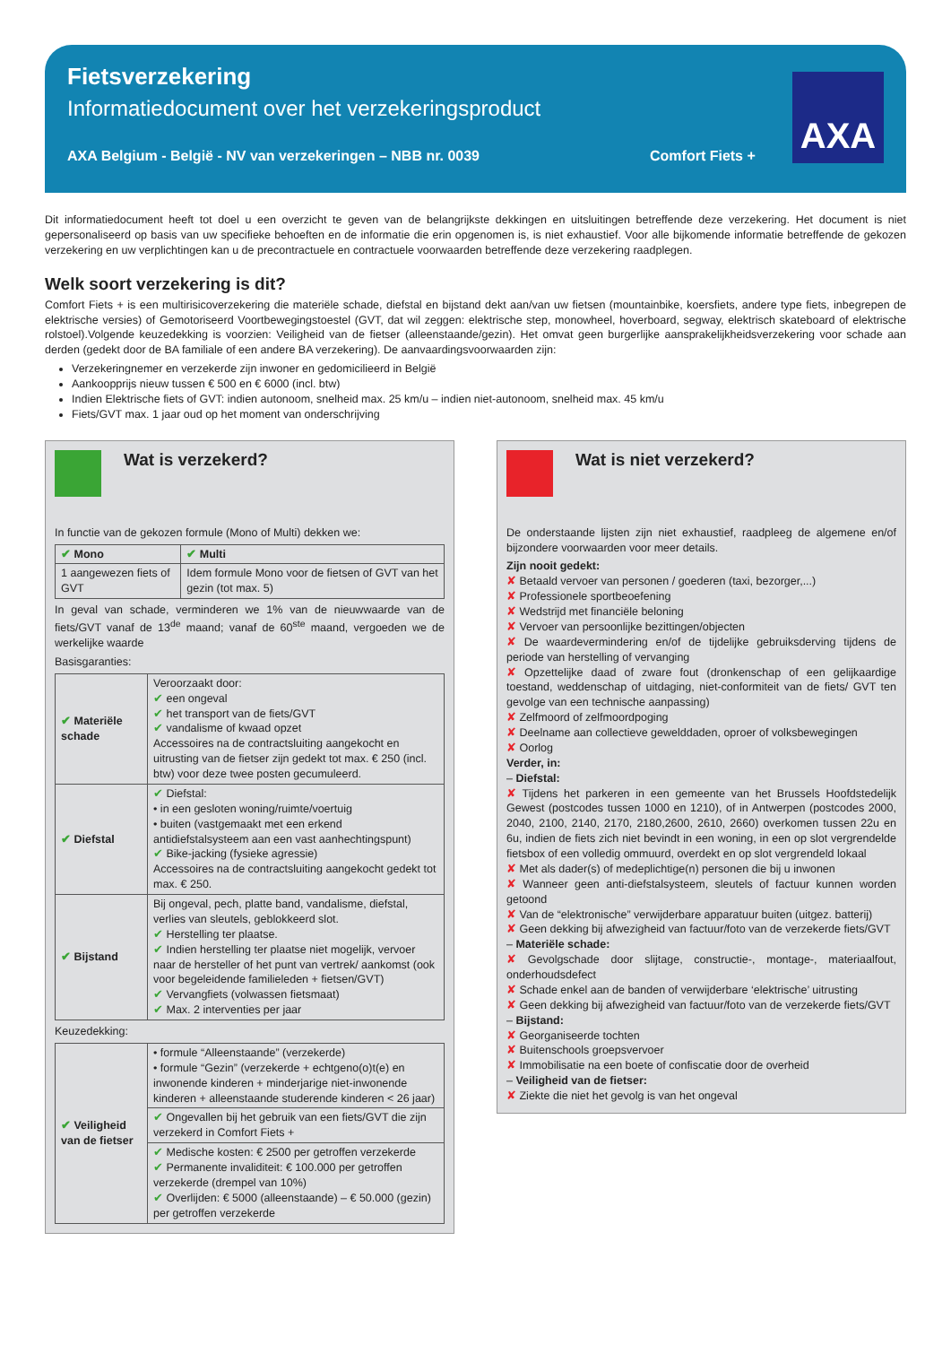Fietsverzekering
Informatiedocument over het verzekeringsproduct
AXA Belgium - België - NV van verzekeringen – NBB nr. 0039 Comfort Fiets +
AXA
Dit informatiedocument heeft tot doel u een overzicht te geven van de belangrijkste dekkingen en uitsluitingen betreffende deze verzekering. Het document is niet gepersonaliseerd op basis van uw specifieke behoeften en de informatie die erin opgenomen is, is niet exhaustief. Voor alle bijkomende informatie betreffende de gekozen verzekering en uw verplichtingen kan u de precontractuele en contractuele voorwaarden betreffende deze verzekering raadplegen.
Welk soort verzekering is dit?
Comfort Fiets + is een multirisicoverzekering die materiële schade, diefstal en bijstand dekt aan/van uw fietsen (mountainbike, koersfiets, andere type fiets, inbegrepen de elektrische versies) of Gemotoriseerd Voortbewegingstoestel (GVT, dat wil zeggen: elektrische step, monowheel, hoverboard, segway, elektrisch skateboard of elektrische rolstoel).Volgende keuzedekking is voorzien: Veiligheid van de fietser (alleenstaande/gezin). Het omvat geen burgerlijke aansprakelijkheidsverzekering voor schade aan derden (gedekt door de BA familiale of een andere BA verzekering). De aanvaardingsvoorwaarden zijn:
Verzekeringnemer en verzekerde zijn inwoner en gedomicilieerd in België
Aankoopprijs nieuw tussen € 500 en € 6000 (incl. btw)
Indien Elektrische fiets of GVT: indien autonoom, snelheid max. 25 km/u – indien niet-autonoom, snelheid max. 45 km/u
Fiets/GVT max. 1 jaar oud op het moment van onderschrijving
Wat is verzekerd?
In functie van de gekozen formule (Mono of Multi) dekken we:
| ✔ Mono | ✔ Multi |
| --- | --- |
| 1 aangewezen fiets of GVT | Idem formule Mono voor de fietsen of GVT van het gezin (tot max. 5) |
In geval van schade, verminderen we 1% van de nieuwwaarde van de fiets/GVT vanaf de 13<sup>de</sup> maand; vanaf de 60<sup>ste</sup> maand, vergoeden we de werkelijke waarde
Basisgaranties:
| ✔ Materiële schade | Veroorzaakt door: ✔ een ongeval ✔ het transport van de fiets/GVT ✔ vandalisme of kwaad opzet Accessoires na de contractsluiting aangekocht en uitrusting van de fietser zijn gedekt tot max. € 250 (incl. btw) voor deze twee posten gecumuleerd. |
| ✔ Diefstal | ✔ Diefstal: • in een gesloten woning/ruimte/voertuig • buiten (vastgemaakt met een erkend antidiefstalsysteem aan een vast aanhechtingspunt) ✔ Bike-jacking (fysieke agressie) Accessoires na de contractsluiting aangekocht gedekt tot max. € 250. |
| ✔ Bijstand | Bij ongeval, pech, platte band, vandalisme, diefstal, verlies van sleutels, geblokkeerd slot. ✔ Herstelling ter plaatse. ✔ Indien herstelling ter plaatse niet mogelijk, vervoer naar de hersteller of het punt van vertrek/ aankomst (ook voor begeleidende familieleden + fietsen/GVT) ✔ Vervangfiets (volwassen fietsmaat) ✔ Max. 2 interventies per jaar |
Keuzedekking:
| ✔ Veiligheid van de fietser | • formule “Alleenstaande” (verzekerde) • formule “Gezin” (verzekerde + echtgeno(o)t(e) en inwonende kinderen + minderjarige niet-inwonende kinderen + alleenstaande studerende kinderen < 26 jaar) |
| | ✔ Ongevallen bij het gebruik van een fiets/GVT die zijn verzekerd in Comfort Fiets + |
| | ✔ Medische kosten: € 2500 per getroffen verzekerde ✔ Permanente invaliditeit: € 100.000 per getroffen verzekerde (drempel van 10%) ✔ Overlijden: € 5000 (alleenstaande) – € 50.000 (gezin) per getroffen verzekerde |
Wat is niet verzekerd?
De onderstaande lijsten zijn niet exhaustief, raadpleeg de algemene en/of bijzondere voorwaarden voor meer details.
Zijn nooit gedekt:
✘ Betaald vervoer van personen / goederen (taxi, bezorger,...)
✘ Professionele sportbeoefening
✘ Wedstrijd met financiële beloning
✘ Vervoer van persoonlijke bezittingen/objecten
✘ De waardevermindering en/of de tijdelijke gebruiksderving tijdens de periode van herstelling of vervanging
✘ Opzettelijke daad of zware fout (dronkenschap of een gelijkaardige toestand, weddenschap of uitdaging, niet-conformiteit van de fiets/ GVT ten gevolge van een technische aanpassing)
✘ Zelfmoord of zelfmoordpoging
✘ Deelname aan collectieve gewelddaden, oproer of volksbewegingen
✘ Oorlog
Verder, in:
– Diefstal:
✘ Tijdens het parkeren in een gemeente van het Brussels Hoofdstedelijk Gewest (postcodes tussen 1000 en 1210), of in Antwerpen (postcodes 2000, 2040, 2100, 2140, 2170, 2180,2600, 2610, 2660) overkomen tussen 22u en 6u, indien de fiets zich niet bevindt in een woning, in een op slot vergrendelde fietsbox of een volledig ommuurd, overdekt en op slot vergrendeld lokaal
✘ Met als dader(s) of medeplichtige(n) personen die bij u inwonen
✘ Wanneer geen anti-diefstalsysteem, sleutels of factuur kunnen worden getoond
✘ Van de “elektronische” verwijderbare apparatuur buiten (uitgez. batterij)
✘ Geen dekking bij afwezigheid van factuur/foto van de verzekerde fiets/GVT
– Materiële schade:
✘ Gevolgschade door slijtage, constructie-, montage-, materiaalfout, onderhoudsdefect
✘ Schade enkel aan de banden of verwijderbare ‘elektrische’ uitrusting
✘ Geen dekking bij afwezigheid van factuur/foto van de verzekerde fiets/GVT
– Bijstand:
✘ Georganiseerde tochten
✘ Buitenschools groepsvervoer
✘ Immobilisatie na een boete of confiscatie door de overheid
– Veiligheid van de fietser:
✘ Ziekte die niet het gevolg is van het ongeval